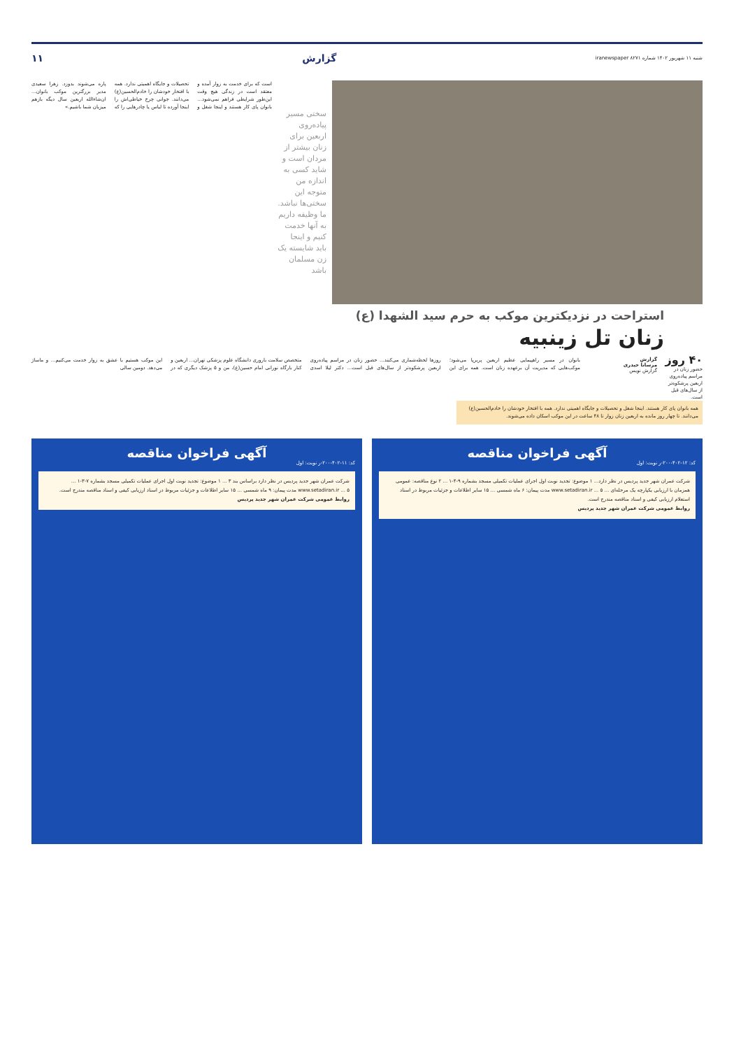شنبه ۱۱ شهریور ۱۴۰۲ شماره ۸۲۷۱ iranewspaper گزارش ۱۱
سختی مسیر پیاده‌روی اربعین برای زنان بیشتر از مردان است و شاید کسی به اندازه من متوجه این سختی‌ها نباشد. ما وظیفه داریم به آنها خدمت کنیم و اینجا باید شایسته یک زن مسلمان باشد
است که برای خدمت به زوار آمده و معتقد است در زندگی هیچ وقت این‌طور شرایطی فراهم نمی‌شود... بانوان پای کار هستند و اینجا شغل و تحصیلات و جایگاه اهمیتی ندارد. همه با افتخار خودشان را خادم‌الحسین(ع) می‌دانند. جوانی چرخ خیاطی‌اش را اینجا آورده تا لباس یا چادرهایی را که پاره می‌شوند بدوزد. زهرا سعیدی مدیر بزرگترین موکب بانوان... ان‌شاءالله اربعین سال دیگه بازهم میزبان شما باشیم.»
استراحت در نزدیکترین موکب به حرم سید الشهدا (ع)
زنان تل زینبیه
۴۰ روز
حضور زنان در مراسم پیاده‌روی اربعین پرشکوه‌تر از سال‌های قبل است.
گزارش
مرسانا حیدری
گزارش نویس
بانوان در مسیر راهپیمایی عظیم اربعین پربرپا می‌شود؛ موکب‌هایی که مدیریت آن برعهده زنان است. همه برای این روزها لحظه‌شماری می‌کنند... حضور زنان در مراسم پیاده‌روی اربعین پرشکوه‌تر از سال‌های قبل است... دکتر لیلا اسدی متخصص سلامت باروری دانشگاه علوم پزشکی تهران... اربعین و کنار بارگاه نورانی امام حسین(ع)، من و ۵ پزشک دیگری که در این موکب هستیم با عشق به زوار خدمت می‌کنیم... و ماساژ می‌دهد. دومین سالی
همه بانوان پای کار هستند. اینجا شغل و تحصیلات و جایگاه اهمیتی ندارد. همه با افتخار خودشان را خادم‌الحسین(ع) می‌دانند. تا چهار روز مانده به اربعین زنان زوار تا ۴۸ ساعت در این موکب اسکان داده می‌شوند.
آگهی فراخوان مناقصه
کد: ۱۲-۴۰۲-۲۰۰-ر نوبت: اول
شرکت عمران شهر جدید پردیس در نظر دارد... ۱ موضوع: تجدید نوبت اول اجرای عملیات تکمیلی مسجد بشماره ۹-۴-۱ ... ۲ نوع مناقصه: عمومی همزمان با ارزیابی یکپارچه یک مرحله‌ای ... www.setadiran.ir ... ۵ مدت پیمان: ۶ ماه شمسی ... ۱۵ سایر اطلاعات و جزئیات مربوط در اسناد استعلام ارزیابی کیفی و اسناد مناقصه مندرج است.
روابط عمومی شرکت عمران شهر جدید پردیس
آگهی فراخوان مناقصه
کد: ۱۱-۴۰۲-۲۰۰-ر نوبت: اول
شرکت عمران شهر جدید پردیس در نظر دارد براساس بند ۳ ... ۱ موضوع: تجدید نوبت اول اجرای عملیات تکمیلی مسجد بشماره ۷-۳-۱ ... www.setadiran.ir ... ۵ مدت پیمان: ۹ ماه شمسی ... ۱۵ سایر اطلاعات و جزئیات مربوط در اسناد ارزیابی کیفی و اسناد مناقصه مندرج است.
روابط عمومی شرکت عمران شهر جدید پردیس